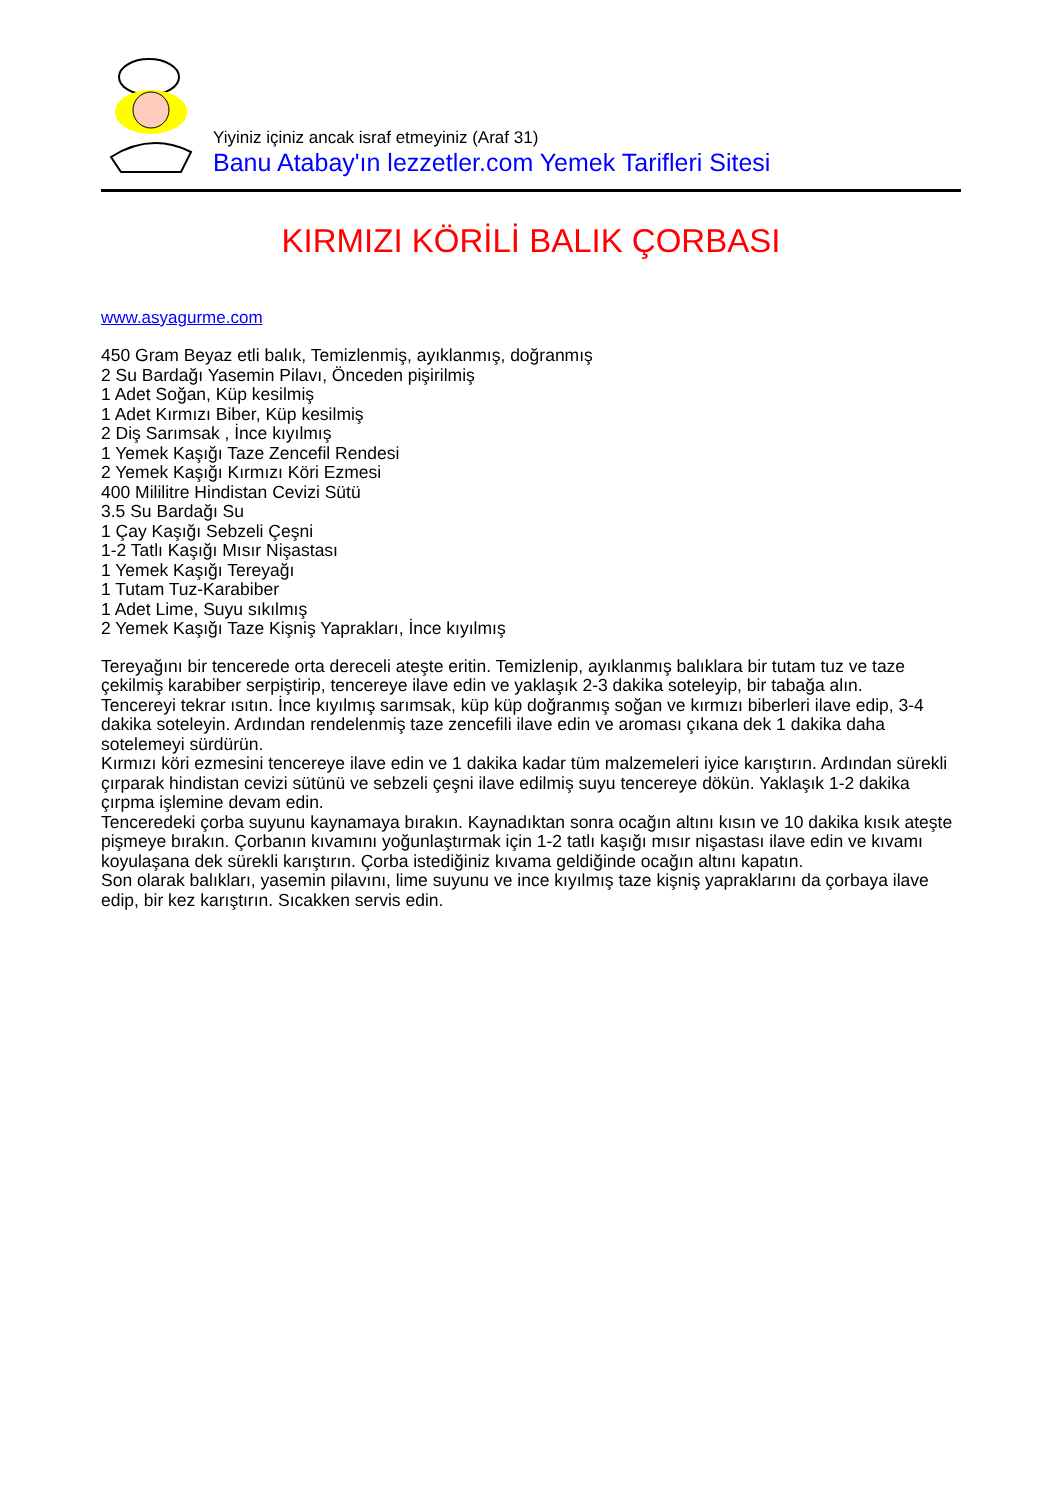Yiyiniz içiniz ancak israf etmeyiniz (Araf 31)
Banu Atabay'ın lezzetler.com Yemek Tarifleri Sitesi
KIRMIZI KÖRİLİ BALIK ÇORBASI
www.asyagurme.com
450 Gram Beyaz etli balık, Temizlenmiş, ayıklanmış, doğranmış
2 Su Bardağı Yasemin Pilavı, Önceden pişirilmiş
1 Adet Soğan, Küp kesilmiş
1 Adet Kırmızı Biber, Küp kesilmiş
2 Diş Sarımsak , İnce kıyılmış
1 Yemek Kaşığı Taze Zencefil Rendesi
2 Yemek Kaşığı Kırmızı Köri Ezmesi
400 Mililitre Hindistan Cevizi Sütü
3.5 Su Bardağı Su
1 Çay Kaşığı Sebzeli Çeşni
1-2 Tatlı Kaşığı Mısır Nişastası
1 Yemek Kaşığı Tereyağı
1 Tutam Tuz-Karabiber
1 Adet Lime, Suyu sıkılmış
2 Yemek Kaşığı Taze Kişniş Yaprakları, İnce kıyılmış
Tereyağını bir tencerede orta dereceli ateşte eritin. Temizlenip, ayıklanmış balıklara bir tutam tuz ve taze çekilmiş karabiber serpiştirip, tencereye ilave edin ve yaklaşık 2-3 dakika soteleyip, bir tabağa alın.
Tencereyi tekrar ısıtın. İnce kıyılmış sarımsak, küp küp doğranmış soğan ve kırmızı biberleri ilave edip, 3-4 dakika soteleyin. Ardından rendelenmiş taze zencefili ilave edin ve aroması çıkana dek 1 dakika daha sotelemeyi sürdürün.
Kırmızı köri ezmesini tencereye ilave edin ve 1 dakika kadar tüm malzemeleri iyice karıştırın. Ardından sürekli çırparak hindistan cevizi sütünü ve sebzeli çeşni ilave edilmiş suyu tencereye dökün. Yaklaşık 1-2 dakika çırpma işlemine devam edin.
Tenceredeki çorba suyunu kaynamaya bırakın. Kaynadıktan sonra ocağın altını kısın ve 10 dakika kısık ateşte pişmeye bırakın. Çorbanın kıvamını yoğunlaştırmak için 1-2 tatlı kaşığı mısır nişastası ilave edin ve kıvamı koyulaşana dek sürekli karıştırın. Çorba istediğiniz kıvama geldiğinde ocağın altını kapatın.
Son olarak balıkları, yasemin pilavını, lime suyunu ve ince kıyılmış taze kişniş yapraklarını da çorbaya ilave edip, bir kez karıştırın. Sıcakken servis edin.